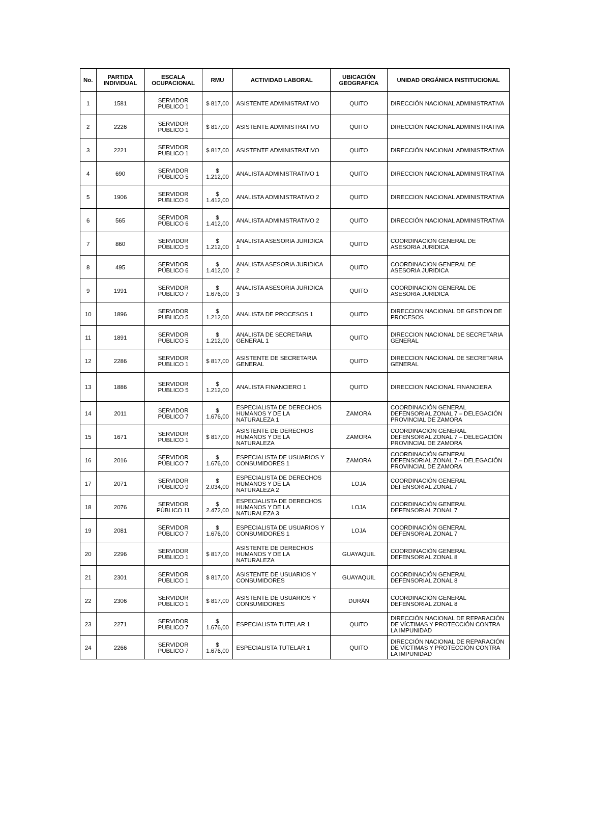| No. | PARTIDA INDIVIDUAL | ESCALA OCUPACIONAL | RMU | ACTIVIDAD LABORAL | UBICACIÓN GEOGRAFICA | UNIDAD ORGÁNICA INSTITUCIONAL |
| --- | --- | --- | --- | --- | --- | --- |
| 1 | 1581 | SERVIDOR PUBLICO 1 | $ 817,00 | ASISTENTE ADMINISTRATIVO | QUITO | DIRECCIÓN NACIONAL ADMINISTRATIVA |
| 2 | 2226 | SERVIDOR PUBLICO 1 | $ 817,00 | ASISTENTE ADMINISTRATIVO | QUITO | DIRECCIÓN NACIONAL ADMINISTRATIVA |
| 3 | 2221 | SERVIDOR PUBLICO 1 | $ 817,00 | ASISTENTE ADMINISTRATIVO | QUITO | DIRECCIÓN NACIONAL ADMINISTRATIVA |
| 4 | 690 | SERVIDOR PÚBLICO 5 | $ 1.212,00 | ANALISTA ADMINISTRATIVO 1 | QUITO | DIRECCION NACIONAL ADMINISTRATIVA |
| 5 | 1906 | SERVIDOR PUBLICO 6 | $ 1.412,00 | ANALISTA ADMINISTRATIVO 2 | QUITO | DIRECCION NACIONAL ADMINISTRATIVA |
| 6 | 565 | SERVIDOR PÚBLICO 6 | $ 1.412,00 | ANALISTA ADMINISTRATIVO 2 | QUITO | DIRECCIÓN NACIONAL ADMINISTRATIVA |
| 7 | 860 | SERVIDOR PÚBLICO 5 | $ 1.212,00 | ANALISTA ASESORIA JURIDICA 1 | QUITO | COORDINACION GENERAL DE ASESORIA JURIDICA |
| 8 | 495 | SERVIDOR PÚBLICO 6 | $ 1.412,00 | ANALISTA ASESORIA JURIDICA 2 | QUITO | COORDINACION GENERAL DE ASESORIA JURIDICA |
| 9 | 1991 | SERVIDOR PUBLICO 7 | $ 1.676,00 | ANALISTA ASESORIA JURIDICA 3 | QUITO | COORDINACION GENERAL DE ASESORIA JURIDICA |
| 10 | 1896 | SERVIDOR PUBLICO 5 | $ 1.212,00 | ANALISTA DE PROCESOS 1 | QUITO | DIRECCION NACIONAL DE GESTION DE PROCESOS |
| 11 | 1891 | SERVIDOR PUBLICO 5 | $ 1.212,00 | ANALISTA DE SECRETARIA GENERAL 1 | QUITO | DIRECCION NACIONAL DE SECRETARIA GENERAL |
| 12 | 2286 | SERVIDOR PUBLICO 1 | $ 817,00 | ASISTENTE DE SECRETARIA GENERAL | QUITO | DIRECCION NACIONAL DE SECRETARIA GENERAL |
| 13 | 1886 | SERVIDOR PUBLICO 5 | $ 1.212,00 | ANALISTA FINANCIERO 1 | QUITO | DIRECCION NACIONAL FINANCIERA |
| 14 | 2011 | SERVIDOR PÚBLICO 7 | $ 1.676,00 | ESPECIALISTA DE DERECHOS HUMANOS Y DE LA NATURALEZA 1 | ZAMORA | COORDINACIÓN GENERAL DEFENSORIAL ZONAL 7 – DELEGACIÓN PROVINCIAL DE ZAMORA |
| 15 | 1671 | SERVIDOR PUBLICO 1 | $ 817,00 | ASISTENTE DE DERECHOS HUMANOS Y DE LA NATURALEZA | ZAMORA | COORDINACIÓN GENERAL DEFENSORIAL ZONAL 7 – DELEGACIÓN PROVINCIAL DE ZAMORA |
| 16 | 2016 | SERVIDOR PÚBLICO 7 | $ 1.676,00 | ESPECIALISTA DE USUARIOS Y CONSUMIDORES 1 | ZAMORA | COORDINACIÓN GENERAL DEFENSORIAL ZONAL 7 – DELEGACIÓN PROVINCIAL DE ZAMORA |
| 17 | 2071 | SERVIDOR PÚBLICO 9 | $ 2.034,00 | ESPECIALISTA DE DERECHOS HUMANOS Y DE LA NATURALEZA 2 | LOJA | COORDINACIÓN GENERAL DEFENSORIAL ZONAL 7 |
| 18 | 2076 | SERVIDOR PÚBLICO 11 | $ 2.472,00 | ESPECIALISTA DE DERECHOS HUMANOS Y DE LA NATURALEZA 3 | LOJA | COORDINACIÓN GENERAL DEFENSORIAL ZONAL 7 |
| 19 | 2081 | SERVIDOR PÚBLICO 7 | $ 1.676,00 | ESPECIALISTA DE USUARIOS Y CONSUMIDORES 1 | LOJA | COORDINACIÓN GENERAL DEFENSORIAL ZONAL 7 |
| 20 | 2296 | SERVIDOR PUBLICO 1 | $ 817,00 | ASISTENTE DE DERECHOS HUMANOS Y DE LA NATURALEZA | GUAYAQUIL | COORDINACIÓN GENERAL DEFENSORIAL ZONAL 8 |
| 21 | 2301 | SERVIDOR PUBLICO 1 | $ 817,00 | ASISTENTE DE USUARIOS Y CONSUMIDORES | GUAYAQUIL | COORDINACIÓN GENERAL DEFENSORIAL ZONAL 8 |
| 22 | 2306 | SERVIDOR PUBLICO 1 | $ 817,00 | ASISTENTE DE USUARIOS Y CONSUMIDORES | DURÁN | COORDINACIÓN GENERAL DEFENSORIAL ZONAL 8 |
| 23 | 2271 | SERVIDOR PUBLICO 7 | $ 1.676,00 | ESPECIALISTA TUTELAR 1 | QUITO | DIRECCIÓN NACIONAL DE REPARACIÓN DE VÍCTIMAS Y PROTECCIÓN CONTRA LA IMPUNIDAD |
| 24 | 2266 | SERVIDOR PUBLICO 7 | $ 1.676,00 | ESPECIALISTA TUTELAR 1 | QUITO | DIRECCIÓN NACIONAL DE REPARACIÓN DE VÍCTIMAS Y PROTECCIÓN CONTRA LA IMPUNIDAD |